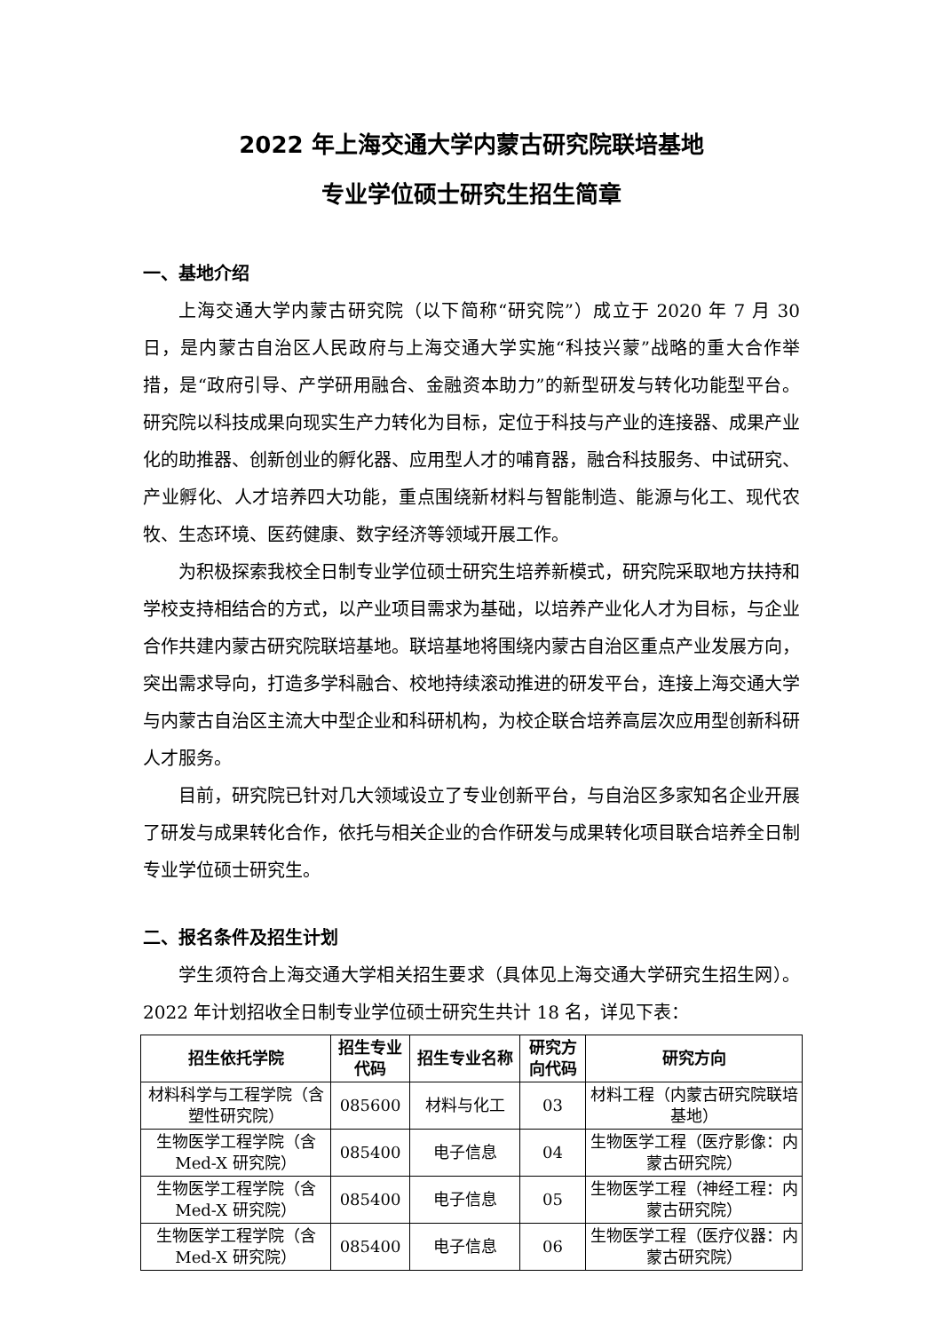2022 年上海交通大学内蒙古研究院联培基地
专业学位硕士研究生招生简章
一、基地介绍
上海交通大学内蒙古研究院（以下简称“研究院”）成立于 2020 年 7 月 30 日，是内蒙古自治区人民政府与上海交通大学实施“科技兴蒙”战略的重大合作举措，是“政府引导、产学研用融合、金融资本助力”的新型研发与转化功能型平台。研究院以科技成果向现实生产力转化为目标，定位于科技与产业的连接器、成果产业化的助推器、创新创业的孵化器、应用型人才的哺育器，融合科技服务、中试研究、产业孵化、人才培养四大功能，重点围绕新材料与智能制造、能源与化工、现代农牧、生态环境、医药健康、数字经济等领域开展工作。
为积极探索我校全日制专业学位硕士研究生培养新模式，研究院采取地方扶持和学校支持相结合的方式，以产业项目需求为基础，以培养产业化人才为目标，与企业合作共建内蒙古研究院联培基地。联培基地将围绕内蒙古自治区重点产业发展方向，突出需求导向，打造多学科融合、校地持续滚动推进的研发平台，连接上海交通大学与内蒙古自治区主流大中型企业和科研机构，为校企联合培养高层次应用型创新科研人才服务。
目前，研究院已针对几大领域设立了专业创新平台，与自治区多家知名企业开展了研发与成果转化合作，依托与相关企业的合作研发与成果转化项目联合培养全日制专业学位硕士研究生。
二、报名条件及招生计划
学生须符合上海交通大学相关招生要求（具体见上海交通大学研究生招生网）。2022 年计划招收全日制专业学位硕士研究生共计 18 名，详见下表：
| 招生依托学院 | 招生专业代码 | 招生专业名称 | 研究方向代码 | 研究方向 |
| --- | --- | --- | --- | --- |
| 材料科学与工程学院（含塑性研究院） | 085600 | 材料与化工 | 03 | 材料工程（内蒙古研究院联培基地） |
| 生物医学工程学院（含 Med-X 研究院） | 085400 | 电子信息 | 04 | 生物医学工程（医疗影像：内蒙古研究院） |
| 生物医学工程学院（含 Med-X 研究院） | 085400 | 电子信息 | 05 | 生物医学工程（神经工程：内蒙古研究院） |
| 生物医学工程学院（含 Med-X 研究院） | 085400 | 电子信息 | 06 | 生物医学工程（医疗仪器：内蒙古研究院） |